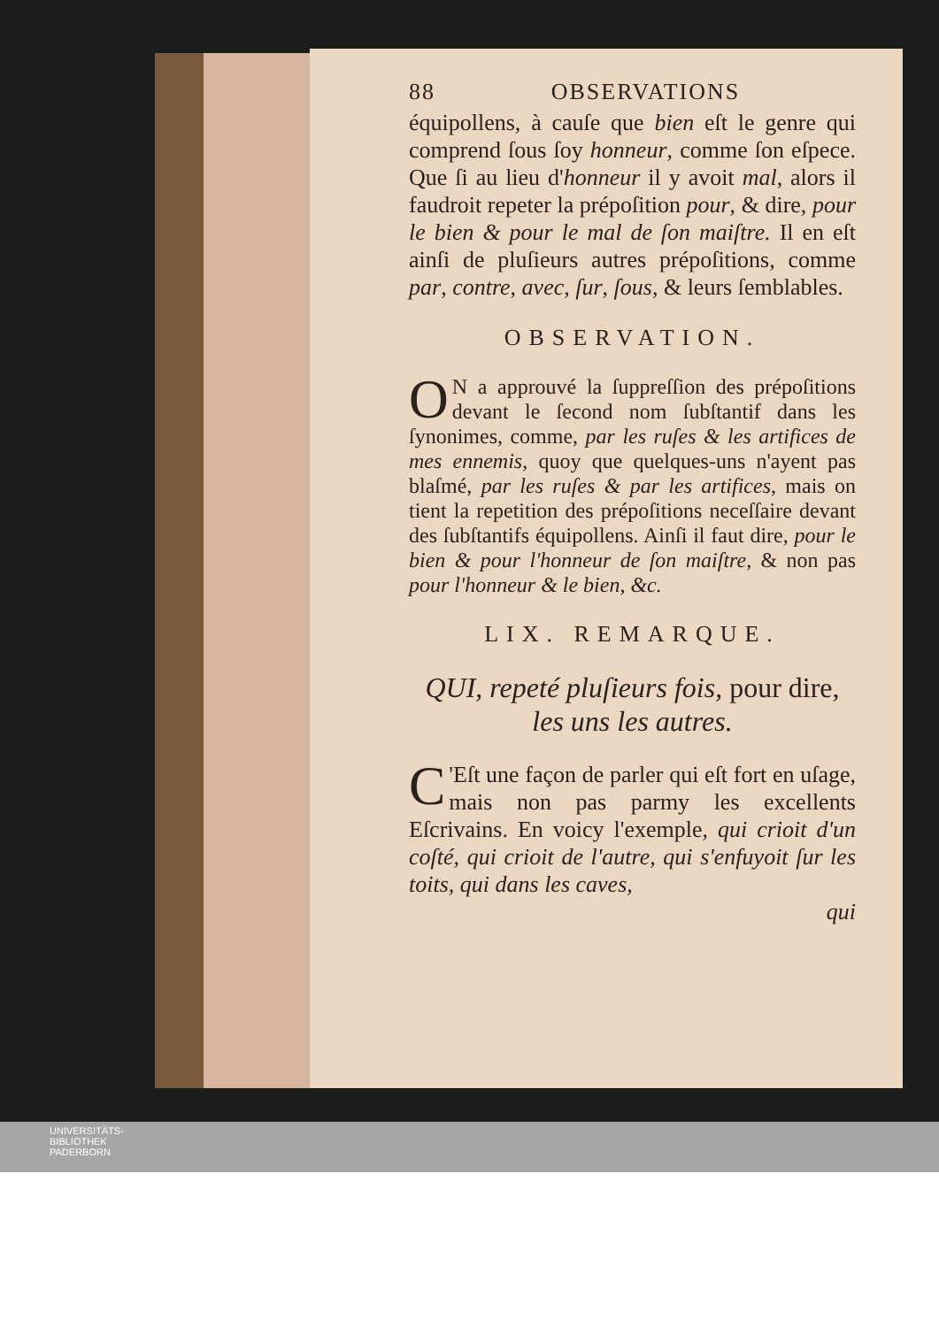88 OBSERVATIONS
équipollens, à cauſe que bien eſt le genre qui comprend ſous ſoy honneur, comme ſon eſpece. Que ſi au lieu d'honneur il y avoit mal, alors il faudroit repeter la prépoſition pour, & dire, pour le bien & pour le mal de ſon maiſtre. Il en eſt ainſi de pluſieurs autres prépoſitions, comme par, contre, avec, ſur, ſous, & leurs ſemblables.
OBSERVATION.
ON a approuvé la ſuppreſſion des prépoſitions devant le ſecond nom ſubſtantif dans les ſynonimes, comme, par les ruſes & les artifices de mes ennemis, quoy que quelques-uns n'ayent pas blaſmé, par les ruſes & par les artifices, mais on tient la repetition des prépoſitions neceſſaire devant des ſubſtantifs équipollens. Ainſi il faut dire, pour le bien & pour l'honneur de ſon maiſtre, & non pas pour l'honneur & le bien, &c.
LIX. REMARQUE.
QUI, repeté pluſieurs fois, pour dire, les uns les autres.
C 'Eſt une façon de parler qui eſt fort en uſage, mais non pas parmy les excellents Eſcrivains. En voicy l'exemple, qui crioit d'un coſté, qui crioit de l'autre, qui s'enfuyoit ſur les toits, qui dans les caves,
qui
UNIVERSITÄTS-
BIBLIOTHEK
PADERBORN